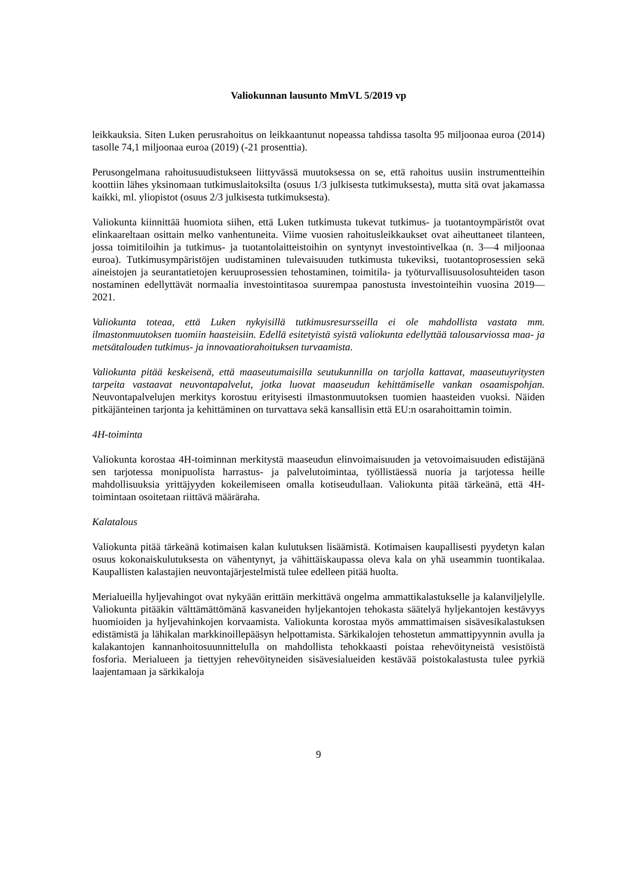Valiokunnan lausunto MmVL 5/2019 vp
leikkauksia. Siten Luken perusrahoitus on leikkaantunut nopeassa tahdissa tasolta 95 miljoonaa euroa (2014) tasolle 74,1 miljoonaa euroa (2019) (-21 prosenttia).
Perusongelmana rahoitusuudistukseen liittyvässä muutoksessa on se, että rahoitus uusiin instrumentteihin koottiin lähes yksinomaan tutkimuslaitoksilta (osuus 1/3 julkisesta tutkimuksesta), mutta sitä ovat jakamassa kaikki, ml. yliopistot (osuus 2/3 julkisesta tutkimuksesta).
Valiokunta kiinnittää huomiota siihen, että Luken tutkimusta tukevat tutkimus- ja tuotantoympäristöt ovat elinkaareltaan osittain melko vanhentuneita. Viime vuosien rahoitusleikkaukset ovat aiheuttaneet tilanteen, jossa toimitiloihin ja tutkimus- ja tuotantolaitteistoihin on syntynyt investointivelkaa (n. 3—4 miljoonaa euroa). Tutkimusympäristöjen uudistaminen tulevaisuuden tutkimusta tukeviksi, tuotantoprosessien sekä aineistojen ja seurantatietojen keruuprosessien tehostaminen, toimitila- ja työturvallisuusolosuhteiden tason nostaminen edellyttävät normaalia investointitasoa suurempaa panostusta investointeihin vuosina 2019—2021.
Valiokunta toteaa, että Luken nykyisillä tutkimusresursseilla ei ole mahdollista vastata mm. ilmastonmuutoksen tuomiin haasteisiin. Edellä esitetyistä syistä valiokunta edellyttää talousarviossa maa- ja metsätalouden tutkimus- ja innovaatiorahoituksen turvaamista.
Valiokunta pitää keskeisenä, että maaseutumaisilla seutukunnilla on tarjolla kattavat, maaseutuyritysten tarpeita vastaavat neuvontapalvelut, jotka luovat maaseudun kehittämiselle vankan osaamispohjan. Neuvontapalvelujen merkitys korostuu erityisesti ilmastonmuutoksen tuomien haasteiden vuoksi. Näiden pitkäjänteinen tarjonta ja kehittäminen on turvattava sekä kansallisin että EU:n osarahoittamin toimin.
4H-toiminta
Valiokunta korostaa 4H-toiminnan merkitystä maaseudun elinvoimaisuuden ja vetovoimaisuuden edistäjänä sen tarjotessa monipuolista harrastus- ja palvelutoimintaa, työllistäessä nuoria ja tarjotessa heille mahdollisuuksia yrittäjyyden kokeilemiseen omalla kotiseudullaan. Valiokunta pitää tärkeänä, että 4H-toimintaan osoitetaan riittävä määräraha.
Kalatalous
Valiokunta pitää tärkeänä kotimaisen kalan kulutuksen lisäämistä. Kotimaisen kaupallisesti pyydetyn kalan osuus kokonaiskulutuksesta on vähentynyt, ja vähittäiskaupassa oleva kala on yhä useammin tuontikalaa. Kaupallisten kalastajien neuvontajärjestelmistä tulee edelleen pitää huolta.
Merialueilla hyljevahingot ovat nykyään erittäin merkittävä ongelma ammattikalastukselle ja kalanviljelylle. Valiokunta pitääkin välttämättömänä kasvaneiden hyljekantojen tehokasta säätelyä hyljekantojen kestävyys huomioiden ja hyljevahinkojen korvaamista. Valiokunta korostaa myös ammattimaisen sisävesikalastuksen edistämistä ja lähikalan markkinoillepääsyn helpottamista. Särkikalojen tehostetun ammattipyynnin avulla ja kalakantojen kannanhoitosuunnittelulla on mahdollista tehokkaasti poistaa rehevöityneistä vesistöistä fosforia. Merialueen ja tiettyjen rehevöityneiden sisävesialueiden kestävää poistokalastusta tulee pyrkiä laajentamaan ja särkikaloja
9